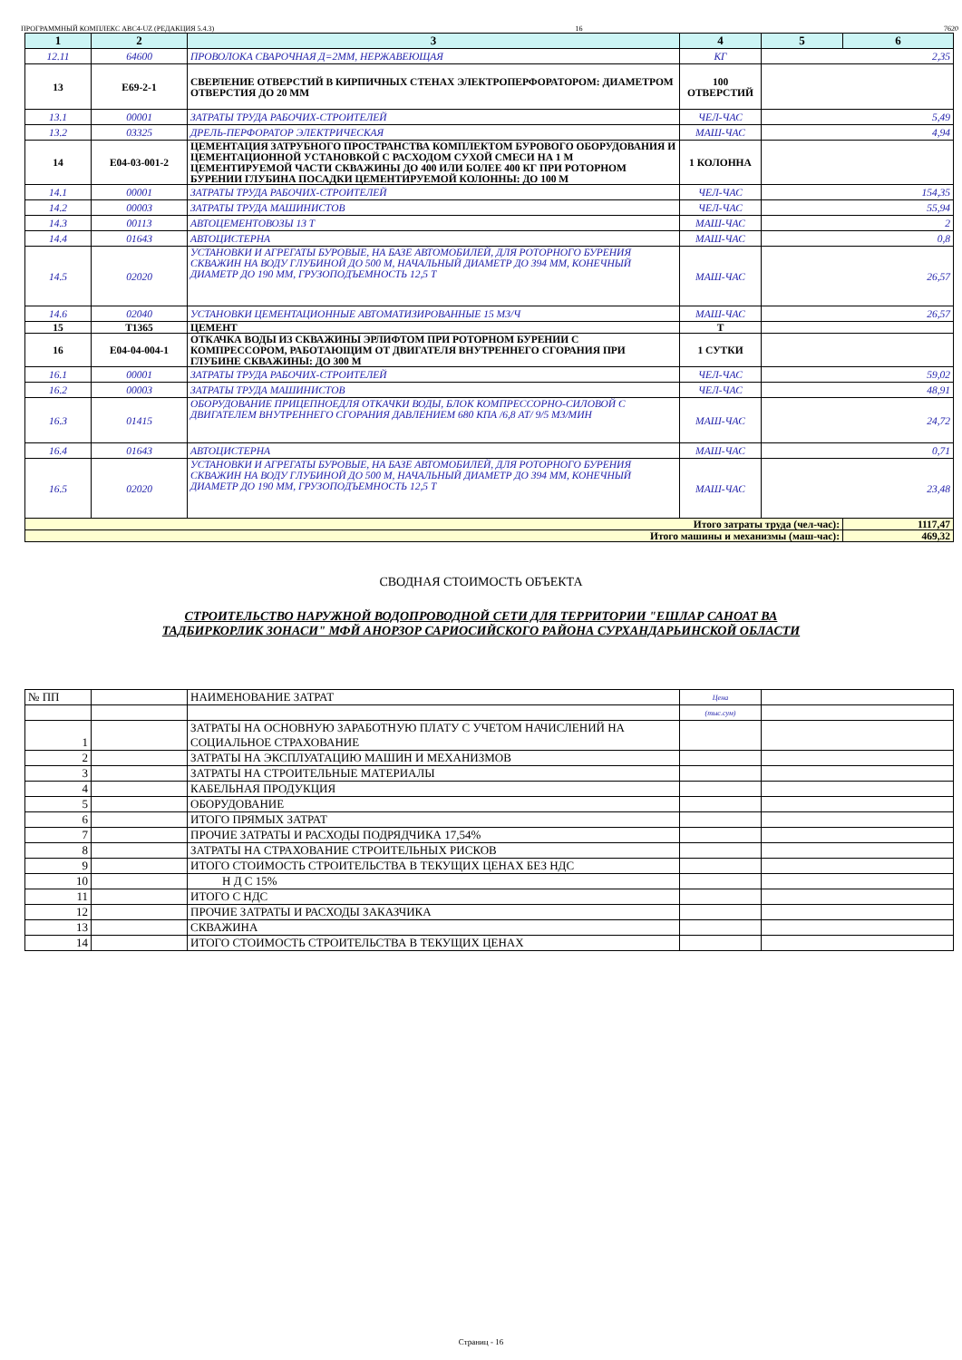ПРОГРАММНЫЙ КОМПЛЕКС АВС4-UZ (РЕДАКЦИЯ 5.4.3) 16 7620
| 1 | 2 | 3 | 4 | 5 | 6 |
| --- | --- | --- | --- | --- | --- |
| 12.11 | 64600 | ПРОВОЛОКА СВАРОЧНАЯ Д=2ММ, НЕРЖАВЕЮЩАЯ | КГ | 2,35 | |
| 13 | E69-2-1 | СВЕРЛЕНИЕ ОТВЕРСТИЙ В КИРПИЧНЫХ СТЕНАХ ЭЛЕКТРОПЕРФОРАТОРОМ: ДИАМЕТРОМ ОТВЕРСТИЯ ДО 20 ММ | 100 ОТВЕРСТИЙ | | |
| 13.1 | 00001 | ЗАТРАТЫ ТРУДА РАБОЧИХ-СТРОИТЕЛЕЙ | ЧЕЛ-ЧАС | 5,49 | |
| 13.2 | 03325 | ДРЕЛЬ-ПЕРФОРАТОР ЭЛЕКТРИЧЕСКАЯ | МАШ-ЧАС | 4,94 | |
| 14 | E04-03-001-2 | ЦЕМЕНТАЦИЯ ЗАТРУБНОГО ПРОСТРАНСТВА КОМПЛЕКТОМ БУРОВОГО ОБОРУДОВАНИЯ И ЦЕМЕНТАЦИОННОЙ УСТАНОВКОЙ С РАСХОДОМ СУХОЙ СМЕСИ НА 1 М ЦЕМЕНТИРУЕМОЙ ЧАСТИ СКВАЖИНЫ ДО 400 ИЛИ БОЛЕЕ 400 КГ ПРИ РОТОРНОМ БУРЕНИИ ГЛУБИНА ПОСАДКИ ЦЕМЕНТИРУЕМОЙ КОЛОННЫ: ДО 100 М | 1 КОЛОННА | | |
| 14.1 | 00001 | ЗАТРАТЫ ТРУДА РАБОЧИХ-СТРОИТЕЛЕЙ | ЧЕЛ-ЧАС | 154,35 | |
| 14.2 | 00003 | ЗАТРАТЫ ТРУДА МАШИНИСТОВ | ЧЕЛ-ЧАС | 55,94 | |
| 14.3 | 00113 | АВТОЦЕМЕНТОВОЗЫ 13 Т | МАШ-ЧАС | 2 | |
| 14.4 | 01643 | АВТОЦИСТЕРНА | МАШ-ЧАС | 0,8 | |
| 14.5 | 02020 | УСТАНОВКИ И АГРЕГАТЫ БУРОВЫЕ, НА БАЗЕ АВТОМОБИЛЕЙ, ДЛЯ РОТОРНОГО БУРЕНИЯ СКВАЖИН НА ВОДУ ГЛУБИНОЙ ДО 500 М, НАЧАЛЬНЫЙ ДИАМЕТР ДО 394 ММ, КОНЕЧНЫЙ ДИАМЕТР ДО 190 ММ, ГРУЗОПОДЪЕМНОСТЬ 12,5 Т | МАШ-ЧАС | 26,57 | |
| 14.6 | 02040 | УСТАНОВКИ ЦЕМЕНТАЦИОННЫЕ АВТОМАТИЗИРОВАННЫЕ 15 М3/Ч | МАШ-ЧАС | 26,57 | |
| 15 | T1365 | ЦЕМЕНТ | Т | | |
| 16 | E04-04-004-1 | ОТКАЧКА ВОДЫ ИЗ СКВАЖИНЫ ЭРЛИФТОМ ПРИ РОТОРНОМ БУРЕНИИ С КОМПРЕССОРОМ, РАБОТАЮЩИМ ОТ ДВИГАТЕЛЯ ВНУТРЕННЕГО СГОРАНИЯ ПРИ ГЛУБИНЕ СКВАЖИНЫ: ДО 300 М | 1 СУТКИ | | |
| 16.1 | 00001 | ЗАТРАТЫ ТРУДА РАБОЧИХ-СТРОИТЕЛЕЙ | ЧЕЛ-ЧАС | 59,02 | |
| 16.2 | 00003 | ЗАТРАТЫ ТРУДА МАШИНИСТОВ | ЧЕЛ-ЧАС | 48,91 | |
| 16.3 | 01415 | ОБОРУДОВАНИЕ ПРИЦЕПНОЕДЛЯ ОТКАЧКИ ВОДЫ, БЛОК КОМПРЕССОРНО-СИЛОВОЙ С ДВИГАТЕЛЕМ ВНУТРЕННЕГО СГОРАНИЯ ДАВЛЕНИЕМ 680 КПА /6,8 АТ/ 9/5 М3/МИН | МАШ-ЧАС | 24,72 | |
| 16.4 | 01643 | АВТОЦИСТЕРНА | МАШ-ЧАС | 0,71 | |
| 16.5 | 02020 | УСТАНОВКИ И АГРЕГАТЫ БУРОВЫЕ, НА БАЗЕ АВТОМОБИЛЕЙ, ДЛЯ РОТОРНОГО БУРЕНИЯ СКВАЖИН НА ВОДУ ГЛУБИНОЙ ДО 500 М, НАЧАЛЬНЫЙ ДИАМЕТР ДО 394 ММ, КОНЕЧНЫЙ ДИАМЕТР ДО 190 ММ, ГРУЗОПОДЪЕМНОСТЬ 12,5 Т | МАШ-ЧАС | 23,48 | |
| Итого затраты труда (чел-час): | | | | | 1117,47 |
| Итого машины и механизмы (маш-час): | | | | | 469,32 |
СВОДНАЯ СТОИМОСТЬ ОБЪЕКТА
СТРОИТЕЛЬСТВО НАРУЖНОЙ ВОДОПРОВОДНОЙ СЕТИ ДЛЯ ТЕРРИТОРИИ "ЕШЛАР САНОАТ ВА
ТАДБИРКОРЛИК ЗОНАСИ" МФЙ АНОРЗОР САРИОСИЙСКОГО РАЙОНА СУРХАНДАРЬИНСКОЙ ОБЛАСТИ
| № ПП | | НАИМЕНОВАНИЕ ЗАТРАТ | Цена | |
| | | | (тыс.сум) | |
| 1 | | ЗАТРАТЫ НА ОСНОВНУЮ ЗАРАБОТНУЮ ПЛАТУ С УЧЕТОМ НАЧИСЛЕНИЙ НА СОЦИАЛЬНОЕ СТРАХОВАНИЕ | | |
| 2 | | ЗАТРАТЫ НА ЭКСПЛУАТАЦИЮ МАШИН И МЕХАНИЗМОВ | | |
| 3 | | ЗАТРАТЫ НА СТРОИТЕЛЬНЫЕ МАТЕРИАЛЫ | | |
| 4 | | КАБЕЛЬНАЯ ПРОДУКЦИЯ | | |
| 5 | | ОБОРУДОВАНИЕ | | |
| 6 | | ИТОГО ПРЯМЫХ ЗАТРАТ | | |
| 7 | | ПРОЧИЕ ЗАТРАТЫ И РАСХОДЫ ПОДРЯДЧИКА 17,54% | | |
| 8 | | ЗАТРАТЫ НА СТРАХОВАНИЕ СТРОИТЕЛЬНЫХ РИСКОВ | | |
| 9 | | ИТОГО СТОИМОСТЬ СТРОИТЕЛЬСТВА В ТЕКУЩИХ ЦЕНАХ БЕЗ НДС | | |
| 10 | | Н Д С 15% | | |
| 11 | | ИТОГО С НДС | | |
| 12 | | ПРОЧИЕ ЗАТРАТЫ И РАСХОДЫ ЗАКАЗЧИКА | | |
| 13 | | СКВАЖИНА | | |
| 14 | | ИТОГО СТОИМОСТЬ СТРОИТЕЛЬСТВА В ТЕКУЩИХ ЦЕНАХ | | |
Страниц - 16